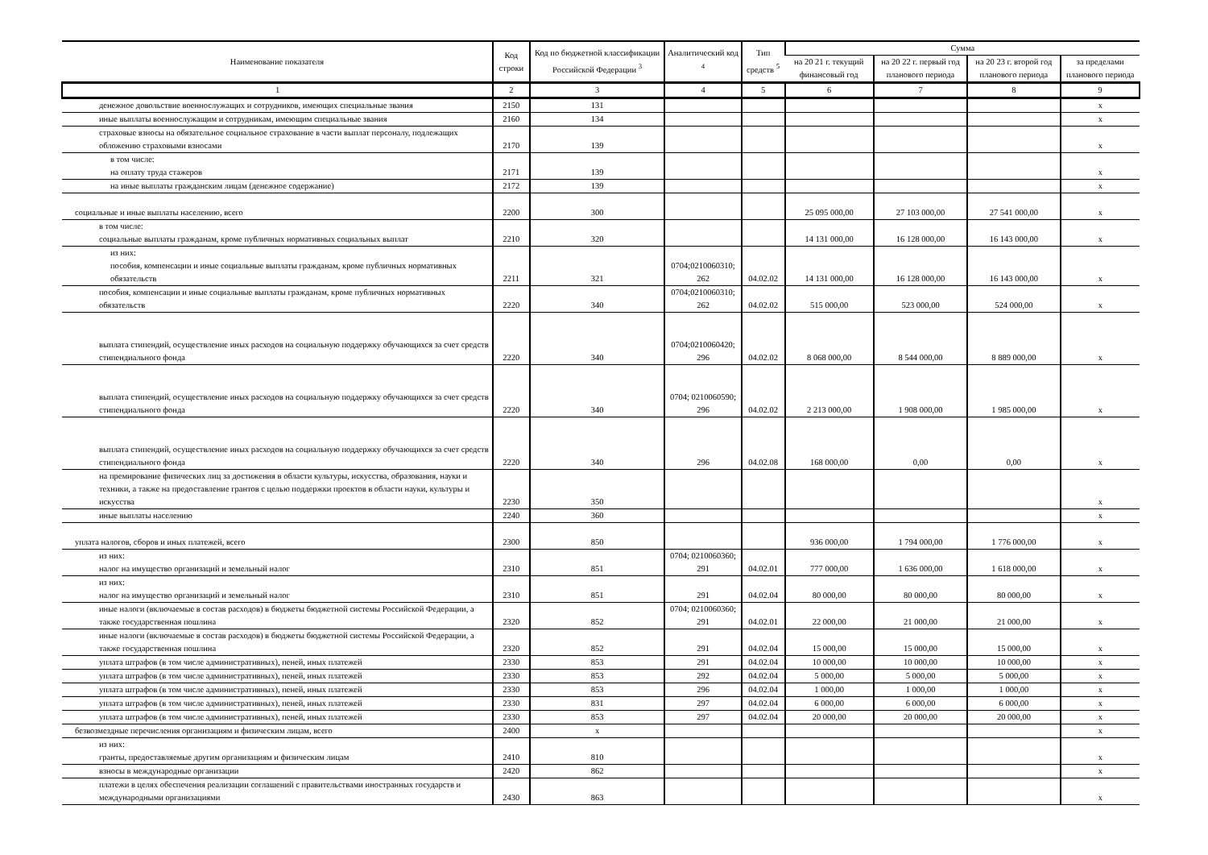| Наименование показателя | Код строки | Код по бюджетной классификации Российской Федерации <sup>3</sup> | Аналитический код <sup>4</sup> | Тип средств <sup>5</sup> | Сумма | | | |
| --- | --- | --- | --- | --- | --- | --- | --- | --- |
| | | | | | на 20 21 г. текущий финансовый год | на 20 22 г. первый год планового периода | на 20 23 г. второй год планового периода | за пределами планового периода |
| 1 | 2 | 3 | 4 | 5 | 6 | 7 | 8 | 9 |
| денежное довольствие военнослужащих и сотрудников, имеющих специальные звания | 2150 | 131 | | | | | | х |
| иные выплаты военнослужащим и сотрудникам, имеющим специальные звания | 2160 | 134 | | | | | | х |
| страховые взносы на обязательное социальное страхование в части выплат персоналу, подлежащих обложению страховыми взносами | 2170 | 139 | | | | | | х |
| в том числе: на оплату труда стажеров | 2171 | 139 | | | | | | х |
| на иные выплаты гражданским лицам (денежное содержание) | 2172 | 139 | | | | | | х |
| социальные и иные выплаты населению, всего | 2200 | 300 | | | 25 095 000,00 | 27 103 000,00 | 27 541 000,00 | х |
| в том числе: социальные выплаты гражданам, кроме публичных нормативных социальных выплат | 2210 | 320 | | | 14 131 000,00 | 16 128 000,00 | 16 143 000,00 | х |
| из них: пособия, компенсации и иные социальные выплаты гражданам, кроме публичных нормативных обязательств | 2211 | 321 | 0704;0210060310; 262 | 04.02.02 | 14 131 000,00 | 16 128 000,00 | 16 143 000,00 | х |
| пособия, компенсации и иные социальные выплаты гражданам, кроме публичных нормативных обязательств | 2220 | 340 | 0704;0210060310; 262 | 04.02.02 | 515 000,00 | 523 000,00 | 524 000,00 | х |
| выплата стипендий, осуществление иных расходов на социальную поддержку обучающихся за счет средств стипендиального фонда | 2220 | 340 | 0704;0210060420; 296 | 04.02.02 | 8 068 000,00 | 8 544 000,00 | 8 889 000,00 | х |
| выплата стипендий, осуществление иных расходов на социальную поддержку обучающихся за счет средств стипендиального фонда | 2220 | 340 | 0704; 0210060590; 296 | 04.02.02 | 2 213 000,00 | 1 908 000,00 | 1 985 000,00 | х |
| выплата стипендий, осуществление иных расходов на социальную поддержку обучающихся за счет средств стипендиального фонда | 2220 | 340 | 296 | 04.02.08 | 168 000,00 | 0,00 | 0,00 | х |
| на премирование физических лиц за достижения в области культуры, искусства, образования, науки и техники, а также на предоставление грантов с целью поддержки проектов в области науки, культуры и искусства | 2230 | 350 | | | | | | х |
| иные выплаты населению | 2240 | 360 | | | | | | х |
| уплата налогов, сборов и иных платежей, всего | 2300 | 850 | | | 936 000,00 | 1 794 000,00 | 1 776 000,00 | х |
| из них: налог на имущество организаций и земельный налог | 2310 | 851 | 0704; 0210060360; 291 | 04.02.01 | 777 000,00 | 1 636 000,00 | 1 618 000,00 | х |
| из них: налог на имущество организаций и земельный налог | 2310 | 851 | 291 | 04.02.04 | 80 000,00 | 80 000,00 | 80 000,00 | х |
| иные налоги (включаемые в состав расходов) в бюджеты бюджетной системы Российской Федерации, а также государственная пошлина | 2320 | 852 | 0704; 0210060360; 291 | 04.02.01 | 22 000,00 | 21 000,00 | 21 000,00 | х |
| иные налоги (включаемые в состав расходов) в бюджеты бюджетной системы Российской Федерации, а также государственная пошлина | 2320 | 852 | 291 | 04.02.04 | 15 000,00 | 15 000,00 | 15 000,00 | х |
| уплата штрафов (в том числе административных), пеней, иных платежей | 2330 | 853 | 291 | 04.02.04 | 10 000,00 | 10 000,00 | 10 000,00 | х |
| уплата штрафов (в том числе административных), пеней, иных платежей | 2330 | 853 | 292 | 04.02.04 | 5 000,00 | 5 000,00 | 5 000,00 | х |
| уплата штрафов (в том числе административных), пеней, иных платежей | 2330 | 853 | 296 | 04.02.04 | 1 000,00 | 1 000,00 | 1 000,00 | х |
| уплата штрафов (в том числе административных), пеней, иных платежей | 2330 | 831 | 297 | 04.02.04 | 6 000,00 | 6 000,00 | 6 000,00 | х |
| уплата штрафов (в том числе административных), пеней, иных платежей | 2330 | 853 | 297 | 04.02.04 | 20 000,00 | 20 000,00 | 20 000,00 | х |
| безвозмездные перечисления организациям и физическим лицам, всего | 2400 | х | | | | | | х |
| из них: гранты, предоставляемые другим организациям и физическим лицам | 2410 | 810 | | | | | | х |
| взносы в международные организации | 2420 | 862 | | | | | | х |
| платежи в целях обеспечения реализации соглашений с правительствами иностранных государств и международными организациями | 2430 | 863 | | | | | | х |